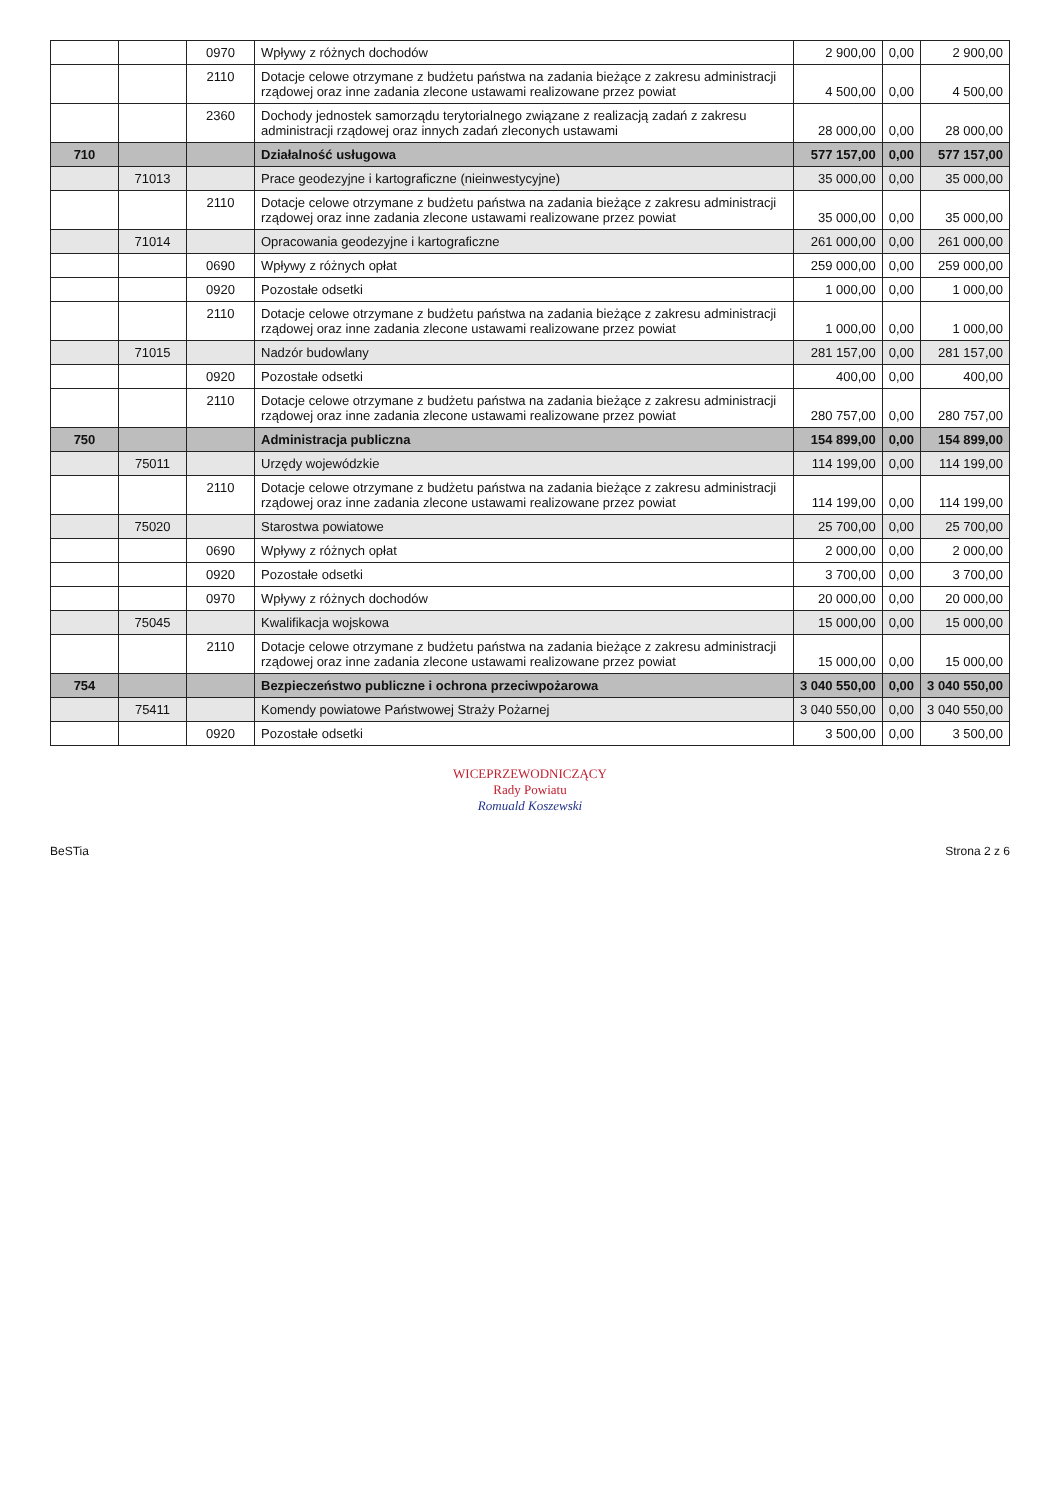| | | 0970 | Wpływy z różnych dochodów | 2 900,00 | 0,00 | 2 900,00 |
| | | 2110 | Dotacje celowe otrzymane z budżetu państwa na zadania bieżące z zakresu administracji rządowej oraz inne zadania zlecone ustawami realizowane przez powiat | 4 500,00 | 0,00 | 4 500,00 |
| | | 2360 | Dochody jednostek samorządu terytorialnego związane z realizacją zadań z zakresu administracji rządowej oraz innych zadań zleconych ustawami | 28 000,00 | 0,00 | 28 000,00 |
| 710 | | | Działalność usługowa | 577 157,00 | 0,00 | 577 157,00 |
| | 71013 | | Prace geodezyjne i kartograficzne (nieinwestycyjne) | 35 000,00 | 0,00 | 35 000,00 |
| | | 2110 | Dotacje celowe otrzymane z budżetu państwa na zadania bieżące z zakresu administracji rządowej oraz inne zadania zlecone ustawami realizowane przez powiat | 35 000,00 | 0,00 | 35 000,00 |
| | 71014 | | Opracowania geodezyjne i kartograficzne | 261 000,00 | 0,00 | 261 000,00 |
| | | 0690 | Wpływy z różnych opłat | 259 000,00 | 0,00 | 259 000,00 |
| | | 0920 | Pozostałe odsetki | 1 000,00 | 0,00 | 1 000,00 |
| | | 2110 | Dotacje celowe otrzymane z budżetu państwa na zadania bieżące z zakresu administracji rządowej oraz inne zadania zlecone ustawami realizowane przez powiat | 1 000,00 | 0,00 | 1 000,00 |
| | 71015 | | Nadzór budowlany | 281 157,00 | 0,00 | 281 157,00 |
| | | 0920 | Pozostałe odsetki | 400,00 | 0,00 | 400,00 |
| | | 2110 | Dotacje celowe otrzymane z budżetu państwa na zadania bieżące z zakresu administracji rządowej oraz inne zadania zlecone ustawami realizowane przez powiat | 280 757,00 | 0,00 | 280 757,00 |
| 750 | | | Administracja publiczna | 154 899,00 | 0,00 | 154 899,00 |
| | 75011 | | Urzędy wojewódzkie | 114 199,00 | 0,00 | 114 199,00 |
| | | 2110 | Dotacje celowe otrzymane z budżetu państwa na zadania bieżące z zakresu administracji rządowej oraz inne zadania zlecone ustawami realizowane przez powiat | 114 199,00 | 0,00 | 114 199,00 |
| | 75020 | | Starostwa powiatowe | 25 700,00 | 0,00 | 25 700,00 |
| | | 0690 | Wpływy z różnych opłat | 2 000,00 | 0,00 | 2 000,00 |
| | | 0920 | Pozostałe odsetki | 3 700,00 | 0,00 | 3 700,00 |
| | | 0970 | Wpływy z różnych dochodów | 20 000,00 | 0,00 | 20 000,00 |
| | 75045 | | Kwalifikacja wojskowa | 15 000,00 | 0,00 | 15 000,00 |
| | | 2110 | Dotacje celowe otrzymane z budżetu państwa na zadania bieżące z zakresu administracji rządowej oraz inne zadania zlecone ustawami realizowane przez powiat | 15 000,00 | 0,00 | 15 000,00 |
| 754 | | | Bezpieczeństwo publiczne i ochrona przeciwpożarowa | 3 040 550,00 | 0,00 | 3 040 550,00 |
| | 75411 | | Komendy powiatowe Państwowej Straży Pożarnej | 3 040 550,00 | 0,00 | 3 040 550,00 |
| | | 0920 | Pozostałe odsetki | 3 500,00 | 0,00 | 3 500,00 |
WICEPRZEWODNICZĄCY
Rady Powiatu
Romuald Koszewski
BeSTia Strona 2 z 6